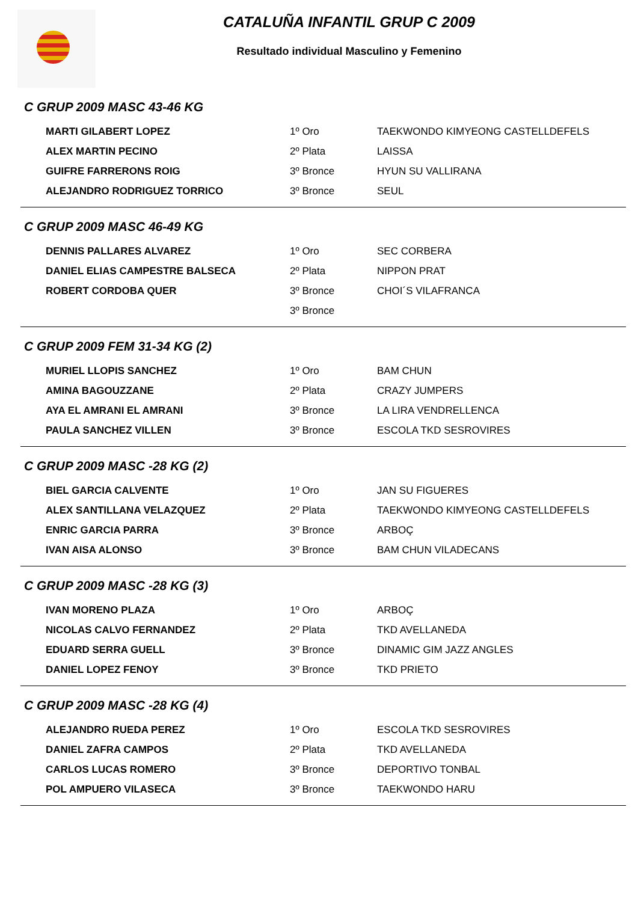CATALUÑA INFANTIL GRUP C 2009
Resultado individual Masculino y Femenino
C GRUP 2009 MASC 43-46 KG
| MARTI GILABERT LOPEZ | 1º Oro | TAEKWONDO KIMYEONG CASTELLDEFELS |
| ALEX MARTIN PECINO | 2º Plata | LAISSA |
| GUIFRE FARRERONS ROIG | 3º Bronce | HYUN SU VALLIRANA |
| ALEJANDRO RODRIGUEZ TORRICO | 3º Bronce | SEUL |
C GRUP 2009 MASC 46-49 KG
| DENNIS PALLARES ALVAREZ | 1º Oro | SEC CORBERA |
| DANIEL ELIAS CAMPESTRE BALSECA | 2º Plata | NIPPON PRAT |
| ROBERT CORDOBA QUER | 3º Bronce | CHOI´S VILAFRANCA |
| | 3º Bronce | |
C GRUP 2009 FEM 31-34 KG (2)
| MURIEL LLOPIS SANCHEZ | 1º Oro | BAM CHUN |
| AMINA BAGOUZZANE | 2º Plata | CRAZY JUMPERS |
| AYA EL AMRANI EL AMRANI | 3º Bronce | LA LIRA VENDRELLENCA |
| PAULA SANCHEZ VILLEN | 3º Bronce | ESCOLA TKD SESROVIRES |
C GRUP 2009 MASC -28 KG (2)
| BIEL GARCIA CALVENTE | 1º Oro | JAN SU FIGUERES |
| ALEX SANTILLANA VELAZQUEZ | 2º Plata | TAEKWONDO KIMYEONG CASTELLDEFELS |
| ENRIC GARCIA PARRA | 3º Bronce | ARBOÇ |
| IVAN AISA ALONSO | 3º Bronce | BAM CHUN VILADECANS |
C GRUP 2009 MASC -28 KG (3)
| IVAN MORENO PLAZA | 1º Oro | ARBOÇ |
| NICOLAS CALVO FERNANDEZ | 2º Plata | TKD AVELLANEDA |
| EDUARD SERRA GUELL | 3º Bronce | DINAMIC GIM JAZZ ANGLES |
| DANIEL LOPEZ FENOY | 3º Bronce | TKD PRIETO |
C GRUP 2009 MASC -28 KG (4)
| ALEJANDRO RUEDA PEREZ | 1º Oro | ESCOLA TKD SESROVIRES |
| DANIEL ZAFRA CAMPOS | 2º Plata | TKD AVELLANEDA |
| CARLOS LUCAS ROMERO | 3º Bronce | DEPORTIVO TONBAL |
| POL AMPUERO VILASECA | 3º Bronce | TAEKWONDO HARU |